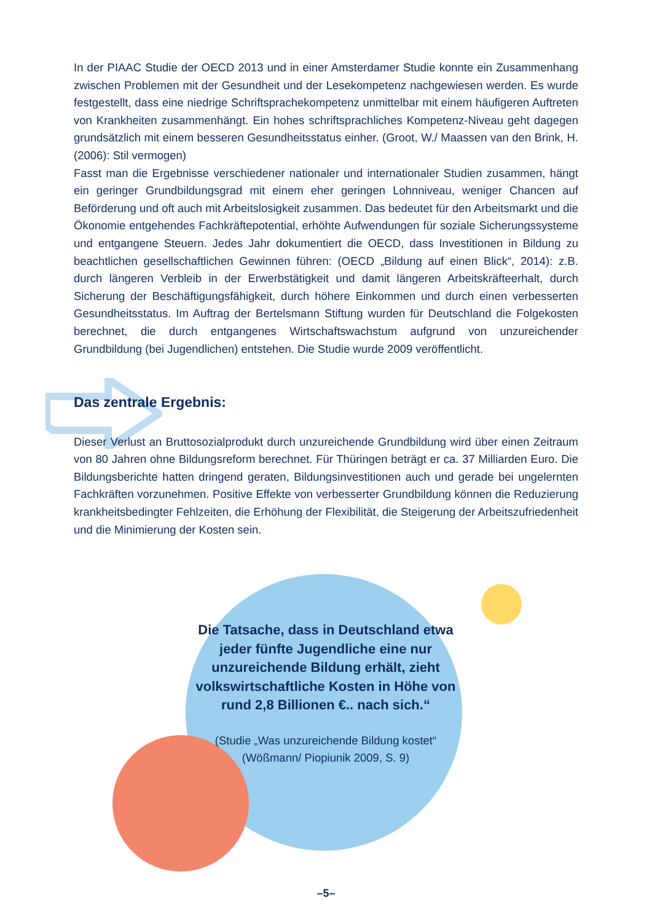In der PIAAC Studie der OECD 2013 und in einer Amsterdamer Studie konnte ein Zusammenhang zwischen Problemen mit der Gesundheit und der Lesekompetenz nachgewiesen werden. Es wurde festgestellt, dass eine niedrige Schriftsprachekompetenz unmittelbar mit einem häufigeren Auftreten von Krankheiten zusammenhängt. Ein hohes schriftsprachliches Kompetenz-Niveau geht dagegen grundsätzlich mit einem besseren Gesundheitsstatus einher. (Groot, W./ Maassen van den Brink, H. (2006): Stil vermogen)
Fasst man die Ergebnisse verschiedener nationaler und internationaler Studien zusammen, hängt ein geringer Grundbildungsgrad mit einem eher geringen Lohnniveau, weniger Chancen auf Beförderung und oft auch mit Arbeitslosigkeit zusammen. Das bedeutet für den Arbeitsmarkt und die Ökonomie entgehendes Fachkräftepotential, erhöhte Aufwendungen für soziale Sicherungssysteme und entgangene Steuern. Jedes Jahr dokumentiert die OECD, dass Investitionen in Bildung zu beachtlichen gesellschaftlichen Gewinnen führen: (OECD „Bildung auf einen Blick“, 2014): z.B. durch längeren Verbleib in der Erwerbstätigkeit und damit längeren Arbeitskräfteerhalt, durch Sicherung der Beschäftigungsfähigkeit, durch höhere Einkommen und durch einen verbesserten Gesundheitsstatus. Im Auftrag der Bertelsmann Stiftung wurden für Deutschland die Folgekosten berechnet, die durch entgangenes Wirtschaftswachstum aufgrund von unzureichender Grundbildung (bei Jugendlichen) entstehen. Die Studie wurde 2009 veröffentlicht.
Das zentrale Ergebnis:
Dieser Verlust an Bruttosozialprodukt durch unzureichende Grundbildung wird über einen Zeitraum von 80 Jahren ohne Bildungsreform berechnet. Für Thüringen beträgt er ca. 37 Milliarden Euro. Die Bildungsberichte hatten dringend geraten, Bildungsinvestitionen auch und gerade bei ungelernten Fachkräften vorzunehmen. Positive Effekte von verbesserter Grundbildung können die Reduzierung krankheitsbedingter Fehlzeiten, die Erhöhung der Flexibilität, die Steigerung der Arbeitszufriedenheit und die Minimierung der Kosten sein.
Die Tatsache, dass in Deutschland etwa jeder fünfte Jugendliche eine nur unzureichende Bildung erhält, zieht volkswirtschaftliche Kosten in Höhe von rund 2,8 Billionen €.. nach sich.“
(Studie „Was unzureichende Bildung kostet“
(Wößmann/ Piopiunik 2009, S. 9)
–5–